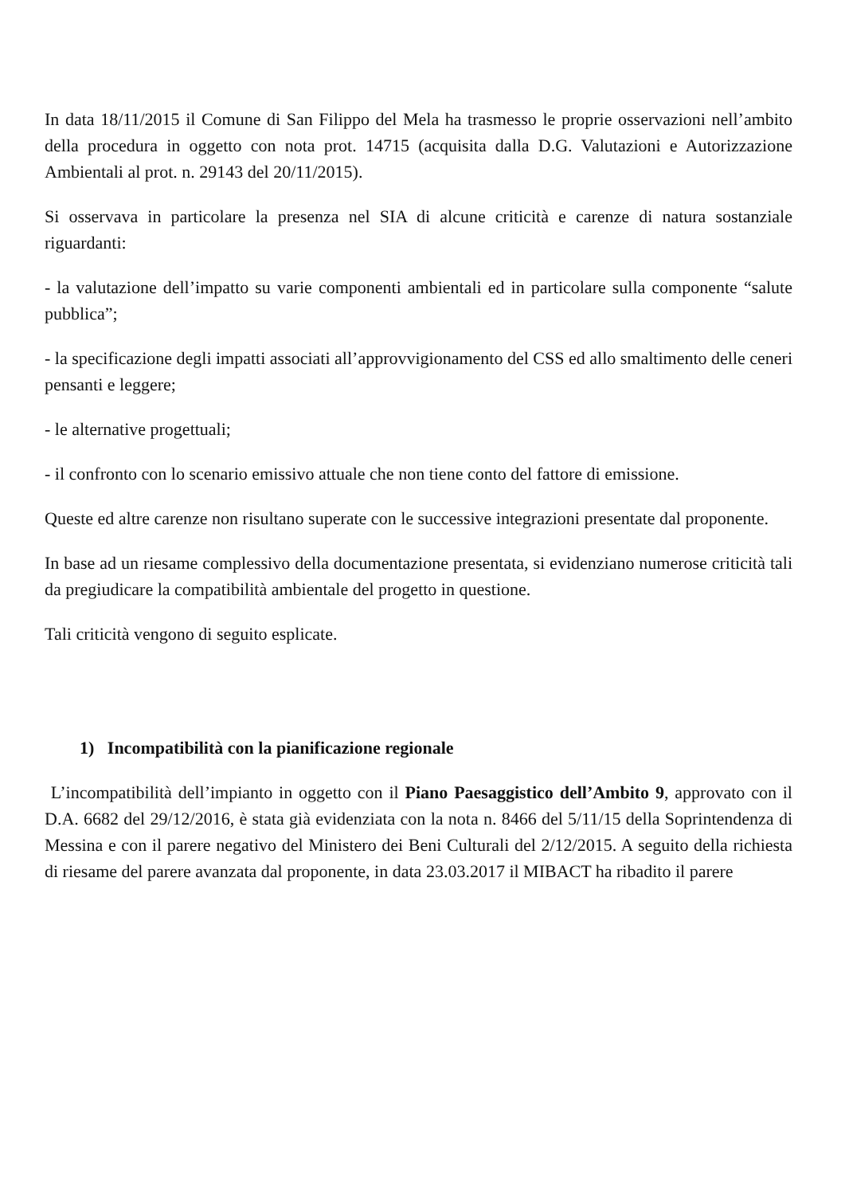In data 18/11/2015 il Comune di San Filippo del Mela ha trasmesso le proprie osservazioni nell’ambito della procedura in oggetto con nota prot. 14715 (acquisita dalla D.G. Valutazioni e Autorizzazione Ambientali al prot. n. 29143 del 20/11/2015).
Si osservava in particolare la presenza nel SIA di alcune criticità e carenze di natura sostanziale riguardanti:
- la valutazione dell’impatto su varie componenti ambientali ed in particolare sulla componente “salute pubblica”;
- la specificazione degli impatti associati all’approvvigionamento del CSS ed allo smaltimento delle ceneri pensanti e leggere;
- le alternative progettuali;
- il confronto con lo scenario emissivo attuale che non tiene conto del fattore di emissione.
Queste ed altre carenze non risultano superate con le successive integrazioni presentate dal proponente.
In base ad un riesame complessivo della documentazione presentata, si evidenziano numerose criticità tali da pregiudicare la compatibilità ambientale del progetto in questione.
Tali criticità vengono di seguito esplicate.
1) Incompatibilità con la pianificazione regionale
L’incompatibilità dell’impianto in oggetto con il Piano Paesaggistico dell’Ambito 9, approvato con il D.A. 6682 del 29/12/2016, è stata già evidenziata con la nota n. 8466 del 5/11/15 della Soprintendenza di Messina e con il parere negativo del Ministero dei Beni Culturali del 2/12/2015. A seguito della richiesta di riesame del parere avanzata dal proponente, in data 23.03.2017 il MIBACT ha ribadito il parere